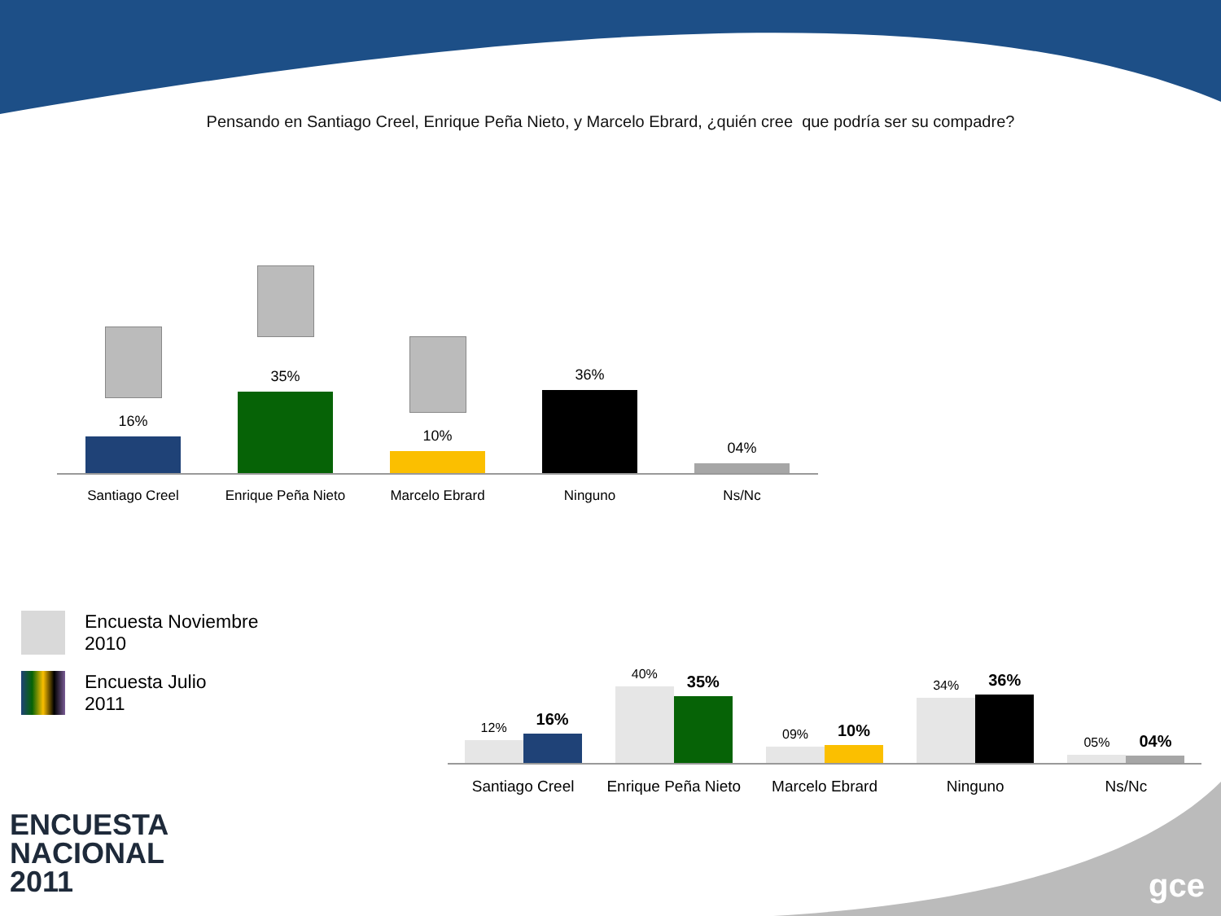Pensando en Santiago Creel, Enrique Peña Nieto, y Marcelo Ebrard, ¿quién cree que podría ser su compadre?
16%
35%
10%
36%
04%
Santiago Creel Enrique Peña Nieto Marcelo Ebrard Ninguno Ns/Nc
Encuesta Noviembre
2010
Encuesta Julio
2011
12%
16%
40%
35%
09%
10%
34%
36%
05%
04%
Santiago Creel Enrique Peña Nieto Marcelo Ebrard Ninguno Ns/Nc
ENCUESTA
NACIONAL
2011
gce